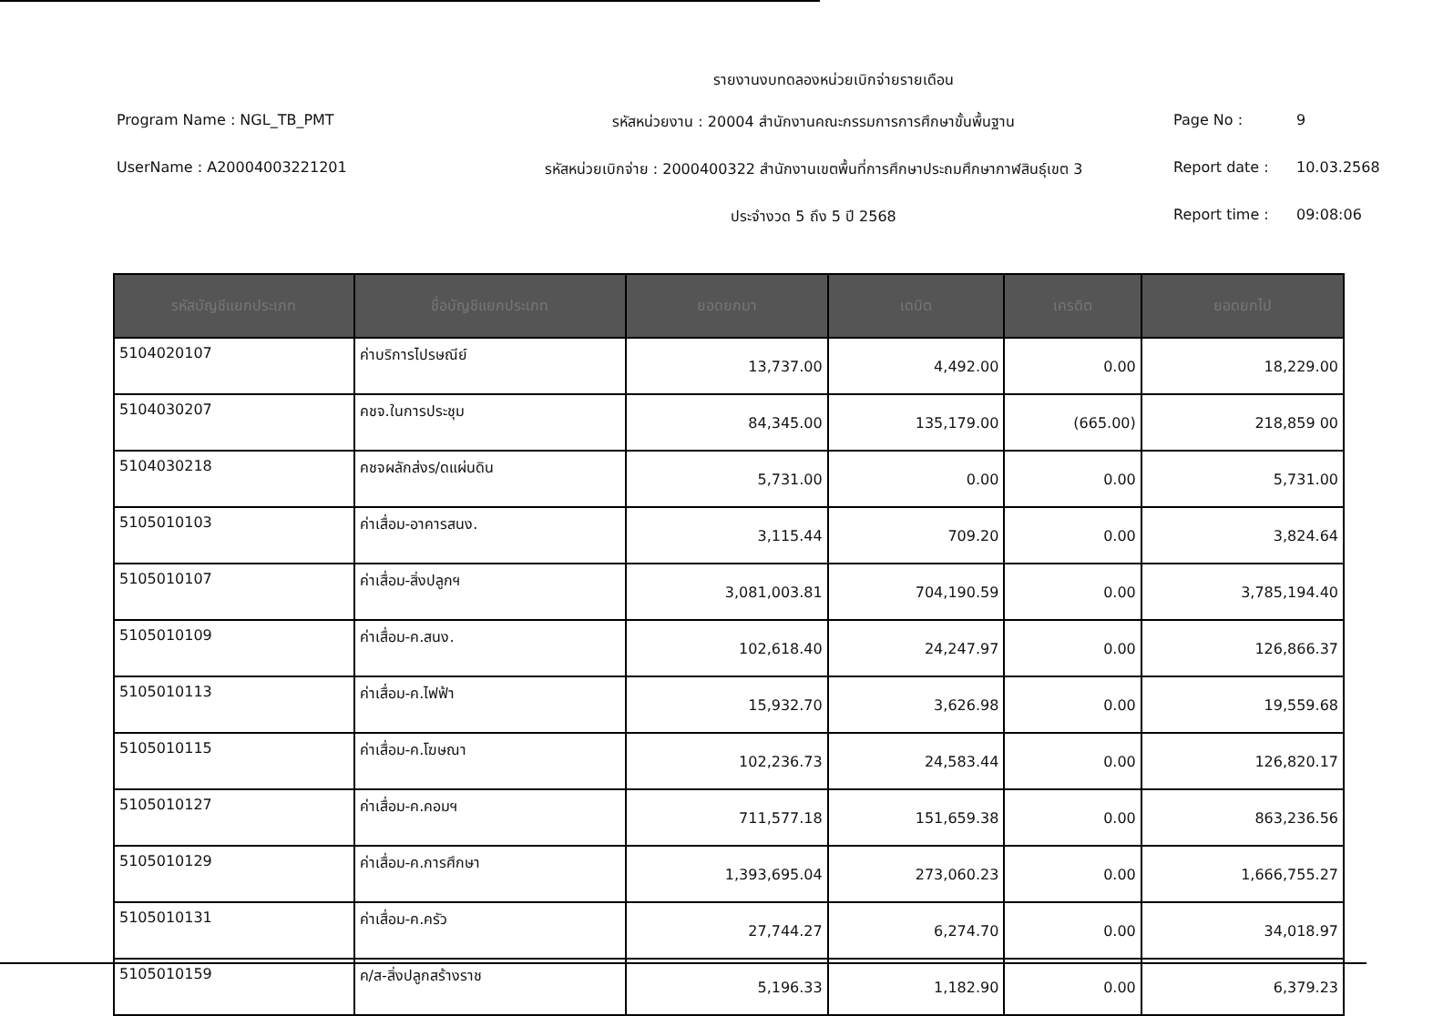รายงานงบทดลองหน่วยเบิกจ่ายรายเดือน
Program Name : NGL_TB_PMT
รหัสหน่วยงาน : 20004 สำนักงานคณะกรรมการการศึกษาขั้นพื้นฐาน
Page No :
9
UserName : A20004003221201
รหัสหน่วยเบิกจ่าย : 2000400322 สำนักงานเขตพื้นที่การศึกษาประถมศึกษากาฬสินธุ์เขต 3
Report date :
10.03.2568
ประจำงวด 5 ถึง 5 ปี 2568
Report time :
09:08:06
| รหัสบัญชีแยกประเภท | ชื่อบัญชีแยกประเภท | ยอดยกมา | เดบิต | เครดิต | ยอดยกไป |
| --- | --- | --- | --- | --- | --- |
| 5104020107 | ค่าบริการไปรษณีย์ | 13,737.00 | 4,492.00 | 0.00 | 18,229.00 |
| 5104030207 | คชจ.ในการประชุม | 84,345.00 | 135,179.00 | (665.00) | 218,859 00 |
| 5104030218 | คชจผลักส่งร/ดแผ่นดิน | 5,731.00 | 0.00 | 0.00 | 5,731.00 |
| 5105010103 | ค่าเสื่อม-อาคารสนง. | 3,115.44 | 709.20 | 0.00 | 3,824.64 |
| 5105010107 | ค่าเสื่อม-สิ่งปลูกฯ | 3,081,003.81 | 704,190.59 | 0.00 | 3,785,194.40 |
| 5105010109 | ค่าเสื่อม-ค.สนง. | 102,618.40 | 24,247.97 | 0.00 | 126,866.37 |
| 5105010113 | ค่าเสื่อม-ค.ไฟฟ้า | 15,932.70 | 3,626.98 | 0.00 | 19,559.68 |
| 5105010115 | ค่าเสื่อม-ค.โฆษณา | 102,236.73 | 24,583.44 | 0.00 | 126,820.17 |
| 5105010127 | ค่าเสื่อม-ค.คอมฯ | 711,577.18 | 151,659.38 | 0.00 | 863,236.56 |
| 5105010129 | ค่าเสื่อม-ค.การศึกษา | 1,393,695.04 | 273,060.23 | 0.00 | 1,666,755.27 |
| 5105010131 | ค่าเสื่อม-ค.ครัว | 27,744.27 | 6,274.70 | 0.00 | 34,018.97 |
| 5105010159 | ค/ส-สิ่งปลูกสร้างราช | 5,196.33 | 1,182.90 | 0.00 | 6,379.23 |